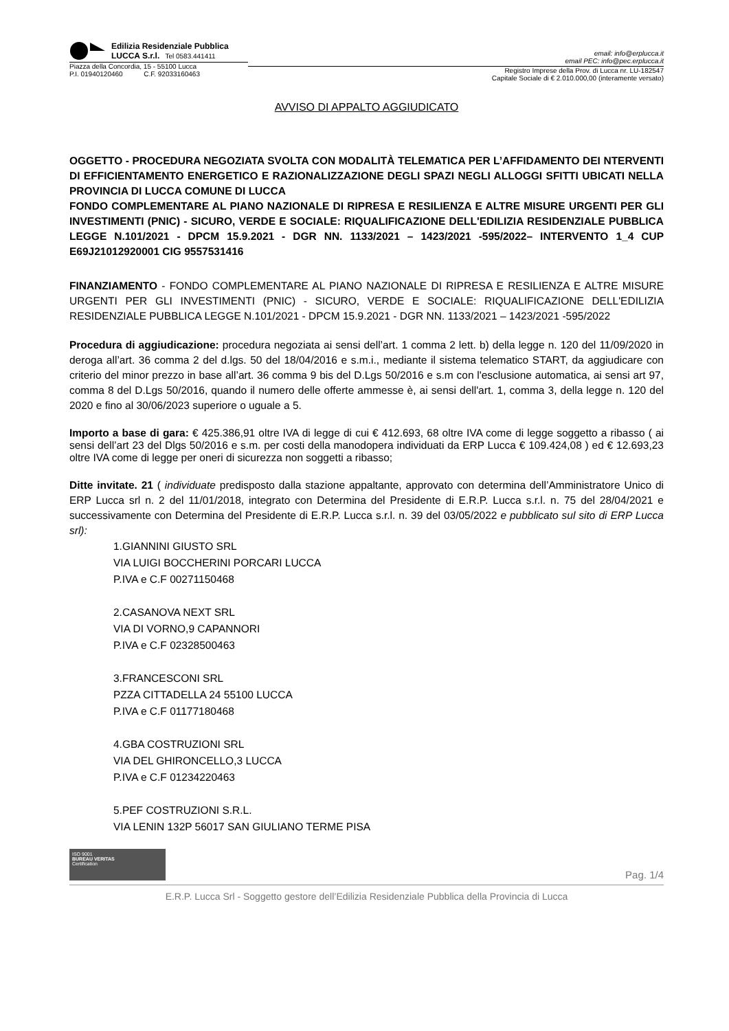Edilizia Residenziale Pubblica
LUCCA S.r.l. Tel 0583.441411
Piazza della Concordia, 15 - 55100 Lucca
P.I. 01940120460 C.F. 92033160463
email: info@erplucca.it
email PEC: info@pec.erplucca.it
Registro Imprese della Prov. di Lucca nr. LU-182547
Capitale Sociale di € 2.010.000,00 (interamente versato)
AVVISO DI APPALTO AGGIUDICATO
OGGETTO - PROCEDURA NEGOZIATA SVOLTA CON MODALITÀ TELEMATICA PER L’AFFIDAMENTO DEI NTERVENTI DI EFFICIENTAMENTO ENERGETICO E RAZIONALIZZAZIONE DEGLI SPAZI NEGLI ALLOGGI SFITTI UBICATI NELLA PROVINCIA DI LUCCA COMUNE DI LUCCA
FONDO COMPLEMENTARE AL PIANO NAZIONALE DI RIPRESA E RESILIENZA E ALTRE MISURE URGENTI PER GLI INVESTIMENTI (PNIC) - SICURO, VERDE E SOCIALE: RIQUALIFICAZIONE DELL'EDILIZIA RESIDENZIALE PUBBLICA LEGGE N.101/2021 - DPCM 15.9.2021 - DGR NN. 1133/2021 – 1423/2021 -595/2022– INTERVENTO 1_4 CUP E69J21012920001 CIG 9557531416
FINANZIAMENTO - FONDO COMPLEMENTARE AL PIANO NAZIONALE DI RIPRESA E RESILIENZA E ALTRE MISURE URGENTI PER GLI INVESTIMENTI (PNIC) - SICURO, VERDE E SOCIALE: RIQUALIFICAZIONE DELL'EDILIZIA RESIDENZIALE PUBBLICA LEGGE N.101/2021 - DPCM 15.9.2021 - DGR NN. 1133/2021 – 1423/2021 -595/2022
Procedura di aggiudicazione: procedura negoziata ai sensi dell’art. 1 comma 2 lett. b) della legge n. 120 del 11/09/2020 in deroga all’art. 36 comma 2 del d.lgs. 50 del 18/04/2016 e s.m.i., mediante il sistema telematico START, da aggiudicare con criterio del minor prezzo in base all’art. 36 comma 9 bis del D.Lgs 50/2016 e s.m con l'esclusione automatica, ai sensi art 97, comma 8 del D.Lgs 50/2016, quando il numero delle offerte ammesse è, ai sensi dell'art. 1, comma 3, della legge n. 120 del 2020 e fino al 30/06/2023 superiore o uguale a 5.
Importo a base di gara: € 425.386,91 oltre IVA di legge di cui € 412.693, 68 oltre IVA come di legge soggetto a ribasso ( ai sensi dell’art 23 del Dlgs 50/2016 e s.m. per costi della manodopera individuati da ERP Lucca € 109.424,08 ) ed € 12.693,23 oltre IVA come di legge per oneri di sicurezza non soggetti a ribasso;
Ditte invitate. 21 ( individuate predisposto dalla stazione appaltante, approvato con determina dell’Amministratore Unico di ERP Lucca srl n. 2 del 11/01/2018, integrato con Determina del Presidente di E.R.P. Lucca s.r.l. n. 75 del 28/04/2021 e successivamente con Determina del Presidente di E.R.P. Lucca s.r.l. n. 39 del 03/05/2022 e pubblicato sul sito di ERP Lucca srl):
1.GIANNINI GIUSTO SRL
VIA LUIGI BOCCHERINI PORCARI LUCCA
P.IVA e C.F 00271150468
2.CASANOVA NEXT SRL
VIA DI VORNO,9 CAPANNORI
P.IVA e C.F 02328500463
3.FRANCESCONI SRL
PZZA CITTADELLA 24 55100 LUCCA
P.IVA e C.F 01177180468
4.GBA COSTRUZIONI SRL
VIA DEL GHIRONCELLO,3 LUCCA
P.IVA e C.F 01234220463
5.PEF COSTRUZIONI S.R.L.
VIA LENIN 132P 56017 SAN GIULIANO TERME PISA
ISO 9001
BUREAU VERITAS
Certification
Pag. 1/4
E.R.P. Lucca Srl - Soggetto gestore dell’Edilizia Residenziale Pubblica della Provincia di Lucca